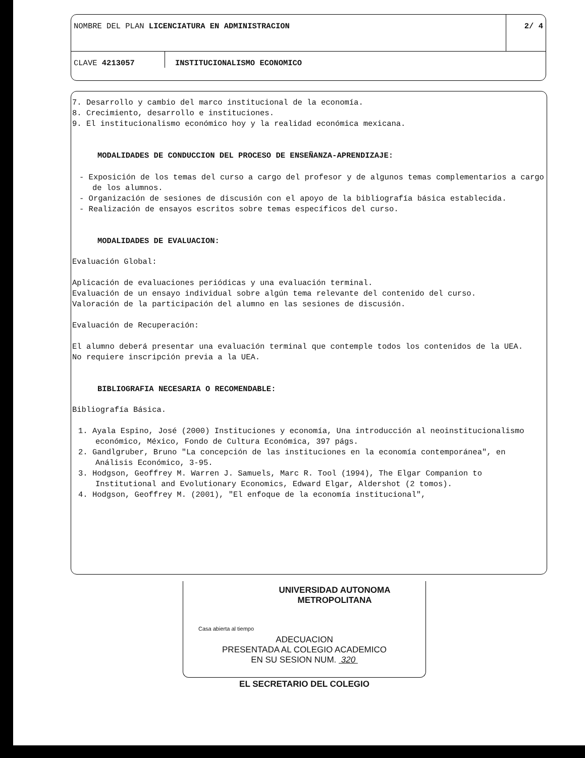NOMBRE DEL PLAN LICENCIATURA EN ADMINISTRACION
2/ 4
CLAVE 4213057 INSTITUCIONALISMO ECONOMICO
7. Desarrollo y cambio del marco institucional de la economía.
8. Crecimiento, desarrollo e instituciones.
9. El institucionalismo económico hoy y la realidad económica mexicana.
MODALIDADES DE CONDUCCION DEL PROCESO DE ENSEÑANZA-APRENDIZAJE:
- Exposición de los temas del curso a cargo del profesor y de algunos temas complementarios a cargo de los alumnos.
- Organización de sesiones de discusión con el apoyo de la bibliografía básica establecida.
- Realización de ensayos escritos sobre temas específicos del curso.
MODALIDADES DE EVALUACION:
Evaluación Global:
Aplicación de evaluaciones periódicas y una evaluación terminal.
Evaluación de un ensayo individual sobre algún tema relevante del contenido del curso.
Valoración de la participación del alumno en las sesiones de discusión.
Evaluación de Recuperación:
El alumno deberá presentar una evaluación terminal que contemple todos los contenidos de la UEA.
No requiere inscripción previa a la UEA.
BIBLIOGRAFIA NECESARIA O RECOMENDABLE:
Bibliografía Básica.
1. Ayala Espino, José (2000) Instituciones y economía, Una introducción al neoinstitucionalismo económico, México, Fondo de Cultura Económica, 397 págs.
2. Gandlgruber, Bruno "La concepción de las instituciones en la economía contemporánea", en Análisis Económico, 3-95.
3. Hodgson, Geoffrey M. Warren J. Samuels, Marc R. Tool (1994), The Elgar Companion to Institutional and Evolutionary Economics, Edward Elgar, Aldershot (2 tomos).
4. Hodgson, Geoffrey M. (2001), "El enfoque de la economía institucional",
UNIVERSIDAD AUTONOMA METROPOLITANA
Casa abierta al tiempo
ADECUACION
PRESENTADA AL COLEGIO ACADEMICO
EN SU SESION NUM. 320
EL SECRETARIO DEL COLEGIO